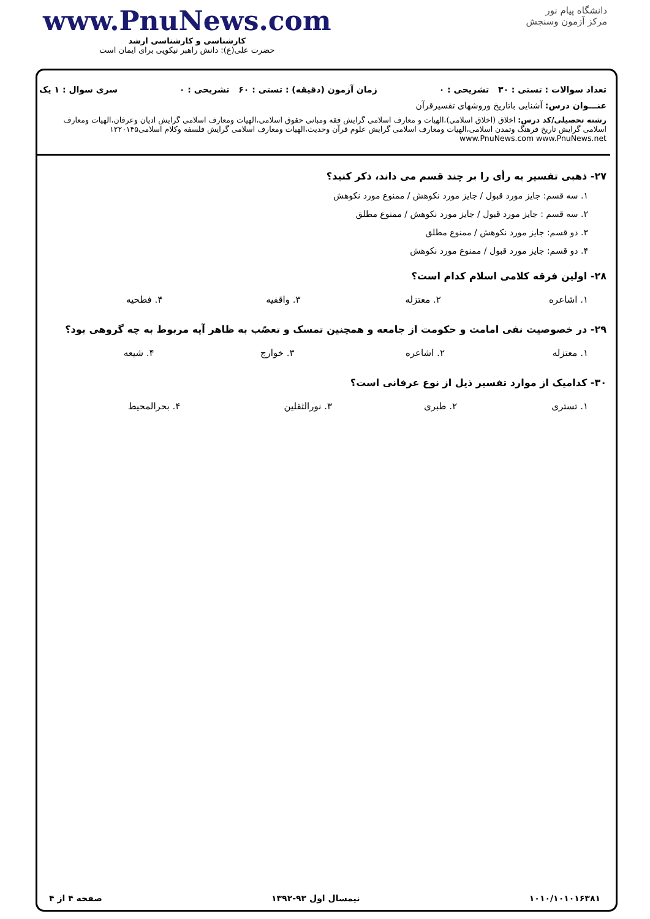www.PnuNews.com
کارشناسی و کارشناسی ارشد
حضرت علی(ع): دانش راهبر نیکویی برای ایمان است
دانشگاه پیام نور
مرکز آزمون وسنجش
تعداد سوالات : تستی : ۳۰ تشریحی : ۰ زمان آزمون (دقیقه) : تستی : ۶۰ تشریحی : ۰ سری سوال : ۱ یک
عنـــوان درس: آشنایی باتاریخ وروشهای تفسیرقرآن
رشته تحصیلی/کد درس: اخلاق (اخلاق اسلامی)،الهیات و معارف اسلامی گرایش فقه ومبانی حقوق اسلامی،الهیات ومعارف اسلامی گرایش ادیان وعرفان،الهیات ومعارف اسلامی گرایش تاریخ فرهنگ وتمدن اسلامی،الهیات ومعارف اسلامی گرایش علوم قرآن وحدیث،الهیات ومعارف اسلامی گرایش فلسفه وکلام اسلامی۱۲۲۰۱۴۵ www.PnuNews.com www.PnuNews.net
۲۷- ذهبی تفسیر به رأی را بر چند قسم می داند، ذکر کنید؟
۱. سه قسم: جایز مورد قبول / جایز مورد نکوهش / ممنوع مورد نکوهش
۲. سه قسم : جایز مورد قبول / جایز مورد نکوهش / ممنوع مطلق
۳. دو قسم: جایز مورد نکوهش / ممنوع مطلق
۴. دو قسم: جایز مورد قبول / ممنوع مورد نکوهش
۲۸- اولین فرقه کلامی اسلام کدام است؟
| ۱. اشاعره | ۲. معتزله | ۳. واقفیه | ۴. فطحیه |
۲۹- در خصوصیت نفی امامت و حکومت از جامعه و همچنین تمسک و تعصّب به ظاهر آیه مربوط به چه گروهی بود؟
| ۱. معتزله | ۲. اشاعره | ۳. خوارج | ۴. شیعه |
۳۰- کدامیک از موارد تفسیر ذیل از نوع عرفانی است؟
| ۱. تستری | ۲. طبری | ۳. نورالثقلین | ۴. بحرالمحیط |
۱۰۱۰/۱۰۱۰۱۶۳۸۱ نیمسال اول ۹۳-۱۳۹۲ صفحه ۴ از ۴